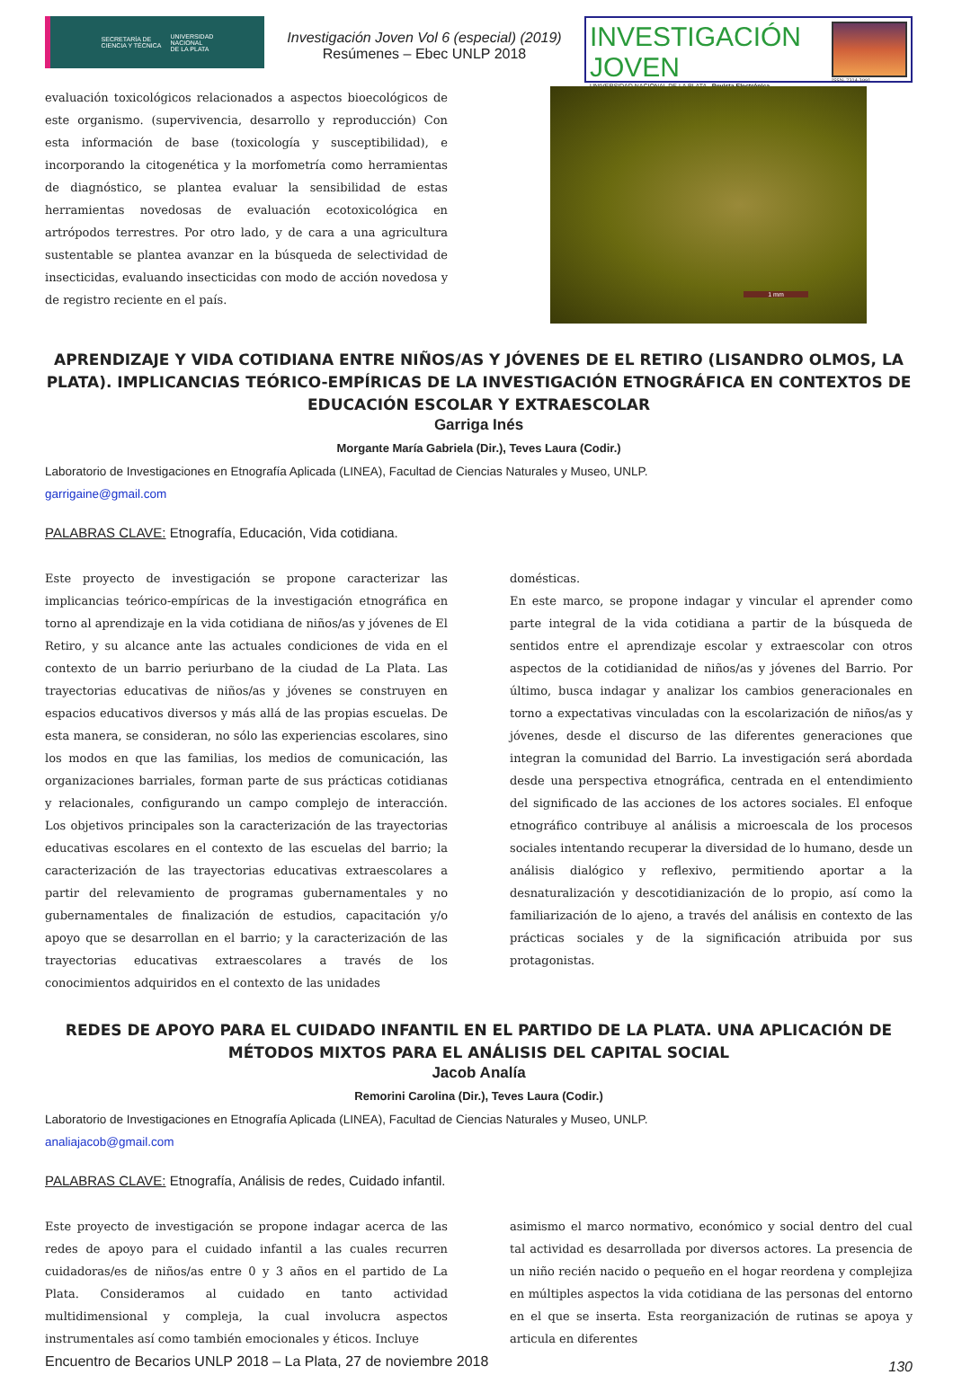SECRETARÍA DE
CIENCIA Y TÉCNICA UNIVERSIDAD
NACIONAL
DE LA PLATA
Investigación Joven Vol 6 (especial) (2019)
Resúmenes – Ebec UNLP 2018
INVESTIGACIÓN JOVEN
UNIVERSIDAD NACIONAL DE LA PLATA Revista Electrónica
ISSN: 2314-3991
evaluación toxicológicos relacionados a aspectos bioecológicos de este organismo. (supervivencia, desarrollo y reproducción) Con esta información de base (toxicología y susceptibilidad), e incorporando la citogenética y la morfometría como herramientas de diagnóstico, se plantea evaluar la sensibilidad de estas herramientas novedosas de evaluación ecotoxicológica en artrópodos terrestres. Por otro lado, y de cara a una agricultura sustentable se plantea avanzar en la búsqueda de selectividad de insecticidas, evaluando insecticidas con modo de acción novedosa y de registro reciente en el país.
1 mm
APRENDIZAJE Y VIDA COTIDIANA ENTRE NIÑOS/AS Y JÓVENES DE EL RETIRO (LISANDRO OLMOS, LA PLATA). IMPLICANCIAS TEÓRICO-EMPÍRICAS DE LA INVESTIGACIÓN ETNOGRÁFICA EN CONTEXTOS DE EDUCACIÓN ESCOLAR Y EXTRAESCOLAR
Garriga Inés
Morgante María Gabriela (Dir.), Teves Laura (Codir.)
Laboratorio de Investigaciones en Etnografía Aplicada (LINEA), Facultad de Ciencias Naturales y Museo, UNLP.
garrigaine@gmail.com
PALABRAS CLAVE: Etnografía, Educación, Vida cotidiana.
Este proyecto de investigación se propone caracterizar las implicancias teórico-empíricas de la investigación etnográfica en torno al aprendizaje en la vida cotidiana de niños/as y jóvenes de El Retiro, y su alcance ante las actuales condiciones de vida en el contexto de un barrio periurbano de la ciudad de La Plata. Las trayectorias educativas de niños/as y jóvenes se construyen en espacios educativos diversos y más allá de las propias escuelas. De esta manera, se consideran, no sólo las experiencias escolares, sino los modos en que las familias, los medios de comunicación, las organizaciones barriales, forman parte de sus prácticas cotidianas y relacionales, configurando un campo complejo de interacción. Los objetivos principales son la caracterización de las trayectorias educativas escolares en el contexto de las escuelas del barrio; la caracterización de las trayectorias educativas extraescolares a partir del relevamiento de programas gubernamentales y no gubernamentales de finalización de estudios, capacitación y/o apoyo que se desarrollan en el barrio; y la caracterización de las trayectorias educativas extraescolares a través de los conocimientos adquiridos en el contexto de las unidades
domésticas.
En este marco, se propone indagar y vincular el aprender como parte integral de la vida cotidiana a partir de la búsqueda de sentidos entre el aprendizaje escolar y extraescolar con otros aspectos de la cotidianidad de niños/as y jóvenes del Barrio. Por último, busca indagar y analizar los cambios generacionales en torno a expectativas vinculadas con la escolarización de niños/as y jóvenes, desde el discurso de las diferentes generaciones que integran la comunidad del Barrio. La investigación será abordada desde una perspectiva etnográfica, centrada en el entendimiento del significado de las acciones de los actores sociales. El enfoque etnográfico contribuye al análisis a microescala de los procesos sociales intentando recuperar la diversidad de lo humano, desde un análisis dialógico y reflexivo, permitiendo aportar a la desnaturalización y descotidianización de lo propio, así como la familiarización de lo ajeno, a través del análisis en contexto de las prácticas sociales y de la significación atribuida por sus protagonistas.
REDES DE APOYO PARA EL CUIDADO INFANTIL EN EL PARTIDO DE LA PLATA. UNA APLICACIÓN DE MÉTODOS MIXTOS PARA EL ANÁLISIS DEL CAPITAL SOCIAL
Jacob Analía
Remorini Carolina (Dir.), Teves Laura (Codir.)
Laboratorio de Investigaciones en Etnografía Aplicada (LINEA), Facultad de Ciencias Naturales y Museo, UNLP.
analiajacob@gmail.com
PALABRAS CLAVE: Etnografía, Análisis de redes, Cuidado infantil.
Este proyecto de investigación se propone indagar acerca de las redes de apoyo para el cuidado infantil a las cuales recurren cuidadoras/es de niños/as entre 0 y 3 años en el partido de La Plata. Consideramos al cuidado en tanto actividad multidimensional y compleja, la cual involucra aspectos instrumentales así como también emocionales y éticos. Incluye
asimismo el marco normativo, económico y social dentro del cual tal actividad es desarrollada por diversos actores. La presencia de un niño recién nacido o pequeño en el hogar reordena y complejiza en múltiples aspectos la vida cotidiana de las personas del entorno en el que se inserta. Esta reorganización de rutinas se apoya y articula en diferentes
Encuentro de Becarios UNLP 2018 – La Plata, 27 de noviembre 2018 130